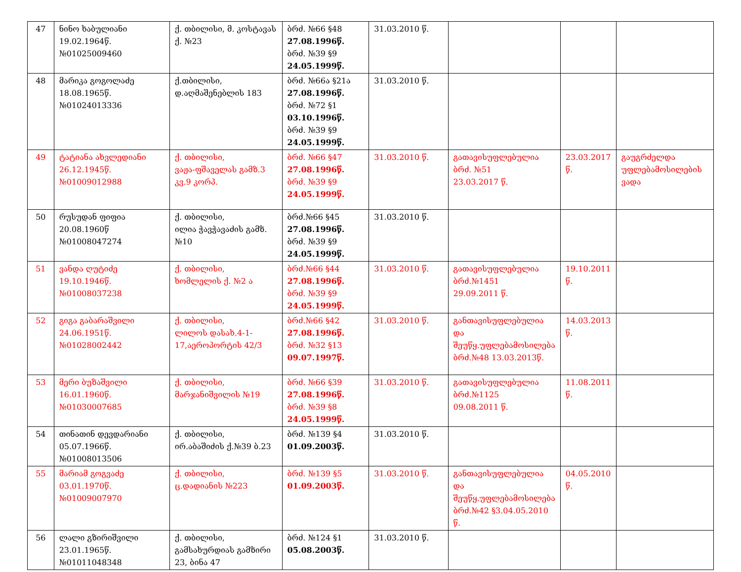| 47 | ნინო ხაბულიანი 19.02.1964წ. №01025009460 | ქ. თბილისი, მ. კოსტავას ქ. №23 | ბრძ. №66 §48 27.08.1996წ. ბრძ. №39 §9 24.05.1999წ. | 31.03.2010 წ. | | | |
| 48 | მარიკა გოგოლაძე 18.08.1965წ. №01024013336 | ქ.თბილისი, დ.აღმაშენებლის 183 | ბრძ. №66ა §21ა 27.08.1996წ. ბრძ. №72 §1 03.10.1996წ. ბრძ. №39 §9 24.05.1999წ. | 31.03.2010 წ. | | | |
| 49 | ტატიანა ახვლედიანი 26.12.1945წ. №01009012988 | ქ. თბილისი, ვაჟა-ფშაველას გამზ.3 კვ.9 კორპ. | ბრძ. №66 §47 27.08.1996წ. ბრძ. №39 §9 24.05.1999წ. | 31.03.2010 წ. | გათავისუფლებულია ბრძ. №51 23.03.2017 წ. | 23.03.2017 წ. | გაუგრძელდა უფლებამოსილების ვადა |
| 50 | რუსუდან ფიფია 20.08.1960წ №01008047274 | ქ. თბილისი, ილია ჭავჭავაძის გამზ.№10 | ბრძ.№66 §45 27.08.1996წ. ბრძ. №39 §9 24.05.1999წ. | 31.03.2010 წ. | | | |
| 51 | ვანდა ღუტიძე 19.10.1946წ. №01008037238 | ქ. თბილისი, ხომლელის ქ. №2 ა | ბრძ.№66 §44 27.08.1996წ. ბრძ. №39 §9 24.05.1999წ. | 31.03.2010 წ. | გათავისუფლებულია ბრძ.№1451 29.09.2011 წ. | 19.10.2011 წ. | |
| 52 | გიგა გაბარაშვილი 24.06.1951წ. №01028002442 | ქ. თბილისი, ლილოს დასახ.4-1-17,აეროპორტის 42/3 | ბრძ.№66 §42 27.08.1996წ. ბრძ. №32 §13 09.07.1997წ. | 31.03.2010 წ. | განთავისუფლებულია და შეუწყ.უფლებამოსილება ბრძ.№48 13.03.2013წ. | 14.03.2013 წ. | |
| 53 | მერი ბუზაშვილი 16.01.1960წ. №01030007685 | ქ. თბილისი, მარჯანიშვილის №19 | ბრძ. №66 §39 27.08.1996წ. ბრძ. №39 §8 24.05.1999წ. | 31.03.2010 წ. | გათავისუფლებულია ბრძ.№1125 09.08.2011 წ. | 11.08.2011 წ. | |
| 54 | თინათინ დევდარიანი 05.07.1966წ. №01008013506 | ქ. თბილისი, ირ.აბაშიძის ქ.№39 ბ.23 | ბრძ. №139 §4 01.09.2003წ. | 31.03.2010 წ. | | | |
| 55 | მარიამ გოგვაძე 03.01.1970წ. №01009007970 | ქ. თბილისი, ც.დადიანის №223 | ბრძ. №139 §5 01.09.2003წ. | 31.03.2010 წ. | განთავისუფლებულია და შეუწყ.უფლებამოსილება ბრძ.№42 §3.04.05.2010 წ. | 04.05.2010 წ. | |
| 56 | ლალი გზირიშვილი 23.01.1965წ. №01011048348 | ქ. თბილისი, გამსახურდიას გამზირი 23, ბინა 47 | ბრძ. №124 §1 05.08.2003წ. | 31.03.2010 წ. | | | |